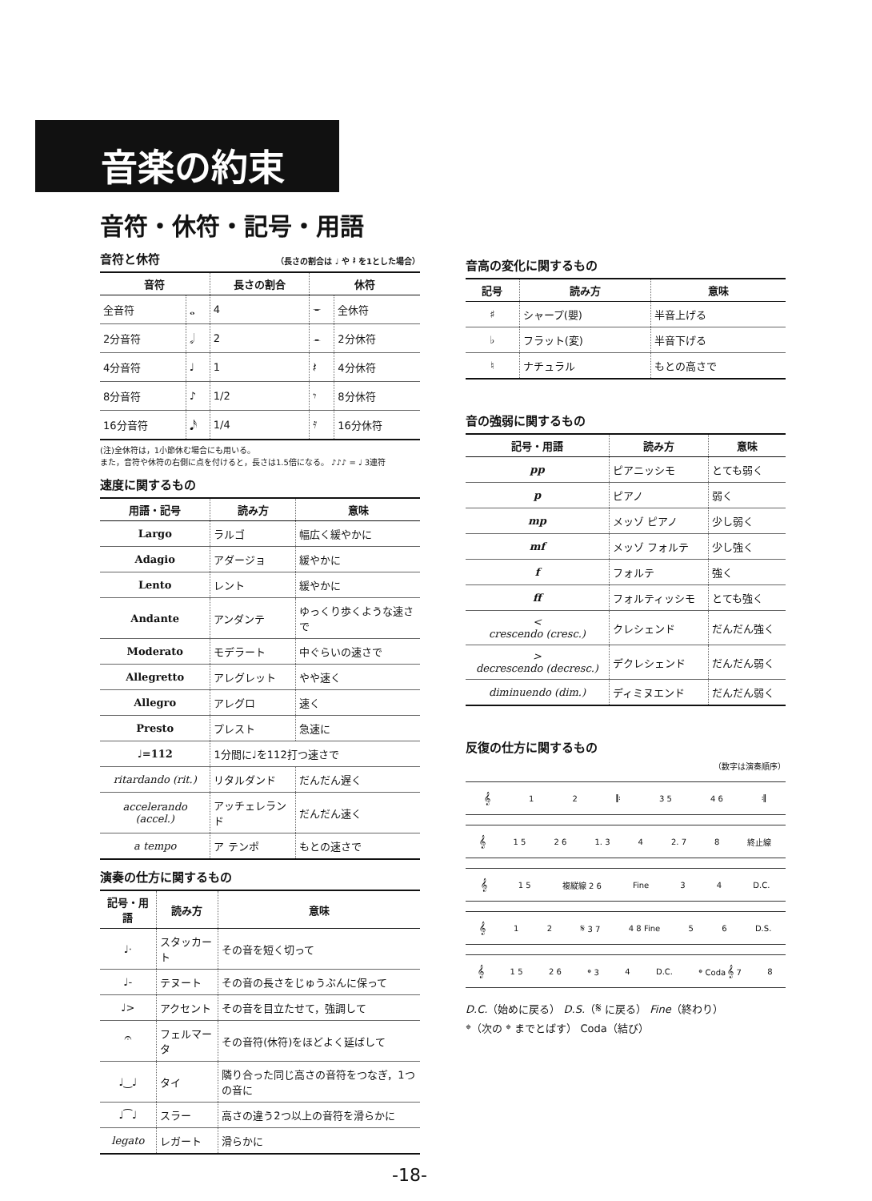音楽の約束
音符・休符・記号・用語
音符と休符 （長さの割合は ♩ や 𝄽 を1とした場合）
| 音符 | | 長さの割合 | 休符 | |
| --- | --- | --- | --- | --- |
| 全音符 | 𝅝 | 4 | 𝄻 | 全休符 |
| 2分音符 | 𝅗𝅥 | 2 | 𝄼 | 2分休符 |
| 4分音符 | ♩ | 1 | 𝄽 | 4分休符 |
| 8分音符 | ♪ | 1/2 | 𝄾 | 8分休符 |
| 16分音符 | 𝅘𝅥𝅯 | 1/4 | 𝄿 | 16分休符 |
(注)全休符は，1小節休む場合にも用いる。
また，音符や休符の右側に点を付けると，長さは1.5倍になる。 ♪♪♪ = ♩ 3連符
速度に関するもの
| 用語・記号 | 読み方 | 意味 |
| --- | --- | --- |
| Largo | ラルゴ | 幅広く緩やかに |
| Adagio | アダージョ | 緩やかに |
| Lento | レント | 緩やかに |
| Andante | アンダンテ | ゆっくり歩くような速さで |
| Moderato | モデラート | 中ぐらいの速さで |
| Allegretto | アレグレット | やや速く |
| Allegro | アレグロ | 速く |
| Presto | プレスト | 急速に |
| ♩=112 | 1分間に♩を112打つ速さで | |
| ritardando (rit.) | リタルダンド | だんだん遅く |
| accelerando (accel.) | アッチェレランド | だんだん速く |
| a tempo | ア テンポ | もとの速さで |
演奏の仕方に関するもの
| 記号・用語 | 読み方 | 意味 |
| --- | --- | --- |
| ♩· | スタッカート | その音を短く切って |
| ♩- | テヌート | その音の長さをじゅうぶんに保って |
| ♩> | アクセント | その音を目立たせて，強調して |
| 𝄐 | フェルマータ | その音符(休符)をほどよく延ばして |
| ♩‿♩ | タイ | 隣り合った同じ高さの音符をつなぎ，1つの音に |
| ♩⁀♩ | スラー | 高さの違う2つ以上の音符を滑らかに |
| legato | レガート | 滑らかに |
音高の変化に関するもの
| 記号 | 読み方 | 意味 |
| --- | --- | --- |
| ♯ | シャープ(嬰) | 半音上げる |
| ♭ | フラット(変) | 半音下げる |
| ♮ | ナチュラル | もとの高さで |
音の強弱に関するもの
| 記号・用語 | 読み方 | 意味 |
| --- | --- | --- |
| pp | ピアニッシモ | とても弱く |
| p | ピアノ | 弱く |
| mp | メッゾ ピアノ | 少し弱く |
| mf | メッゾ フォルテ | 少し強く |
| f | フォルテ | 強く |
| ff | フォルティッシモ | とても強く |
| < crescendo (cresc.) | クレシェンド | だんだん強く |
| > decrescendo (decresc.) | デクレシェンド | だんだん弱く |
| diminuendo (dim.) | ディミヌエンド | だんだん弱く |
反復の仕方に関するもの
（数字は演奏順序）
𝄞 12 𝄆 3 5 4 6 𝄇
𝄞 1 5 2 6 1. 3 4 2. 7 8 終止線
𝄞 1 5 複縦線 2 6 Fine 34 D.C.
𝄞 12 𝄋 3 7 4 8 Fine 56 D.S.
𝄞 1 5 2 6 𝄌 3 4 D.C. 𝄌 Coda 𝄞 7 8
D.C.（始めに戻る） D.S.（𝄋 に戻る） Fine（終わり）
𝄌（次の 𝄌 までとばす） Coda（結び）
-18-